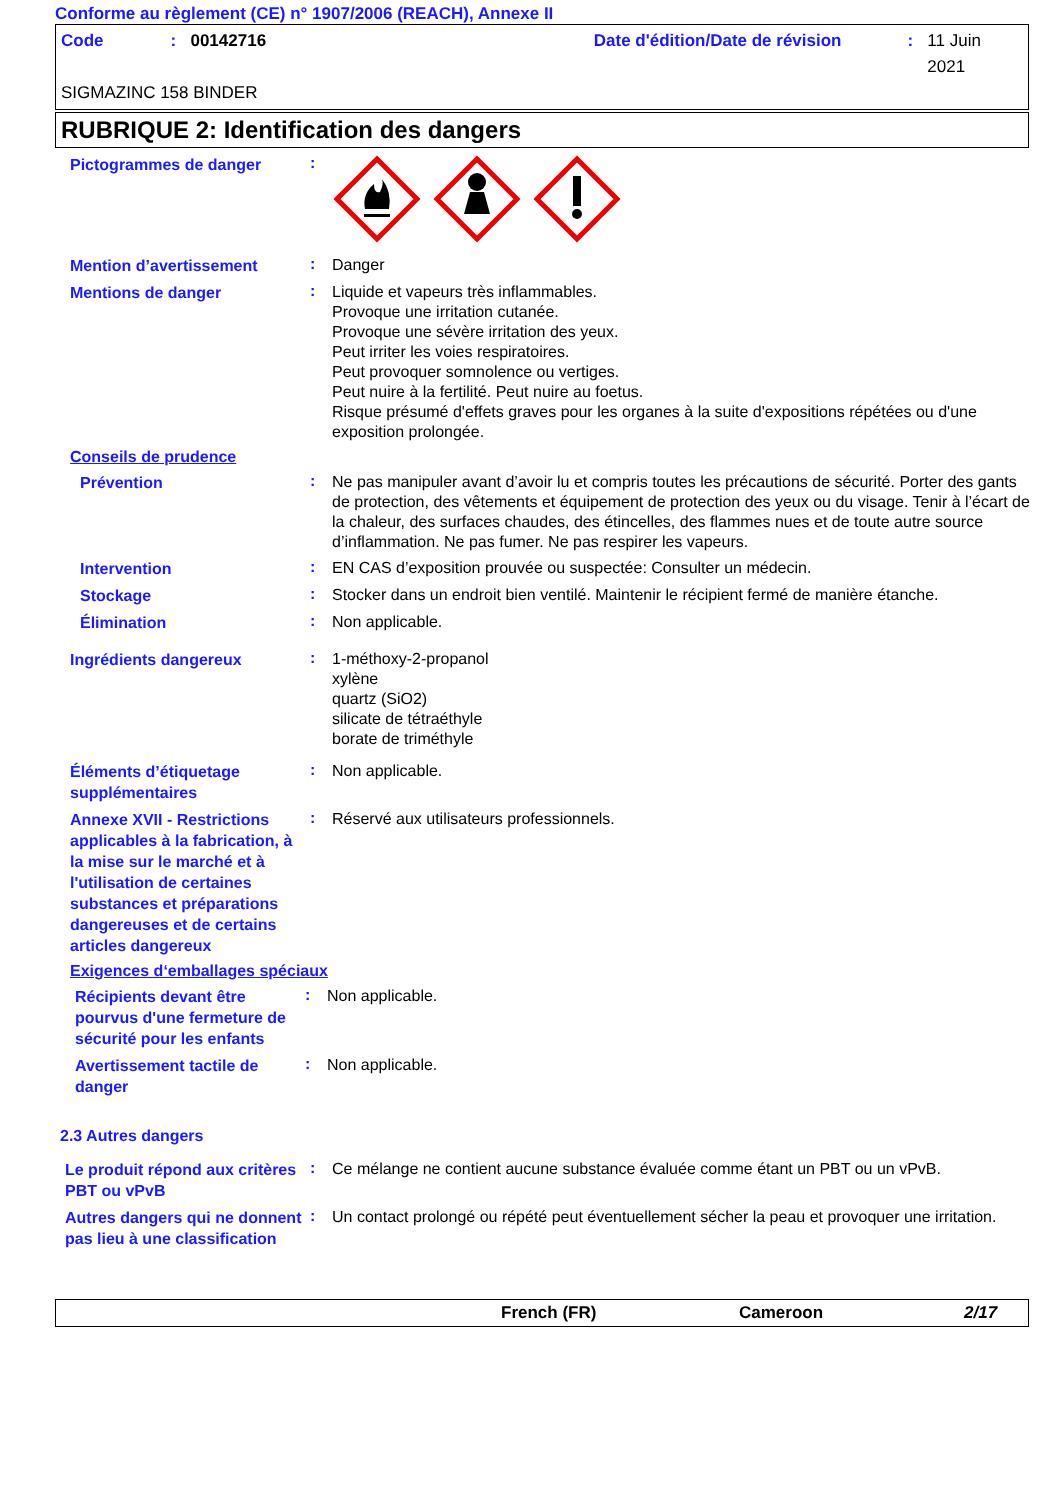Conforme au règlement (CE) n° 1907/2006 (REACH), Annexe II
Code: 00142716 Date d'édition/Date de révision: 11 Juin 2021
SIGMAZINC 158 BINDER
RUBRIQUE 2: Identification des dangers
Pictogrammes de danger
:
Mention d’avertissement
:
Danger
Mentions de danger
:
Liquide et vapeurs très inflammables.
Provoque une irritation cutanée.
Provoque une sévère irritation des yeux.
Peut irriter les voies respiratoires.
Peut provoquer somnolence ou vertiges.
Peut nuire à la fertilité. Peut nuire au foetus.
Risque présumé d'effets graves pour les organes à la suite d'expositions répétées ou d'une exposition prolongée.
Conseils de prudence
Prévention
:
Ne pas manipuler avant d’avoir lu et compris toutes les précautions de sécurité. Porter des gants de protection, des vêtements et équipement de protection des yeux ou du visage. Tenir à l’écart de la chaleur, des surfaces chaudes, des étincelles, des flammes nues et de toute autre source d’inflammation. Ne pas fumer. Ne pas respirer les vapeurs.
Intervention
:
EN CAS d’exposition prouvée ou suspectée: Consulter un médecin.
Stockage
:
Stocker dans un endroit bien ventilé. Maintenir le récipient fermé de manière étanche.
Élimination
:
Non applicable.
Ingrédients dangereux
:
1-méthoxy-2-propanol
xylène
quartz (SiO2)
silicate de tétraéthyle
borate de triméthyle
Éléments d’étiquetage supplémentaires
:
Non applicable.
Annexe XVII - Restrictions applicables à la fabrication, à la mise sur le marché et à l'utilisation de certaines substances et préparations dangereuses et de certains articles dangereux
:
Réservé aux utilisateurs professionnels.
Exigences d‘emballages spéciaux
Récipients devant être pourvus d'une fermeture de sécurité pour les enfants
:
Non applicable.
Avertissement tactile de danger
:
Non applicable.
2.3 Autres dangers
Le produit répond aux critères PBT ou vPvB
:
Ce mélange ne contient aucune substance évaluée comme étant un PBT ou un vPvB.
Autres dangers qui ne donnent pas lieu à une classification
:
Un contact prolongé ou répété peut éventuellement sécher la peau et provoquer une irritation.
French (FR) Cameroon 2/17